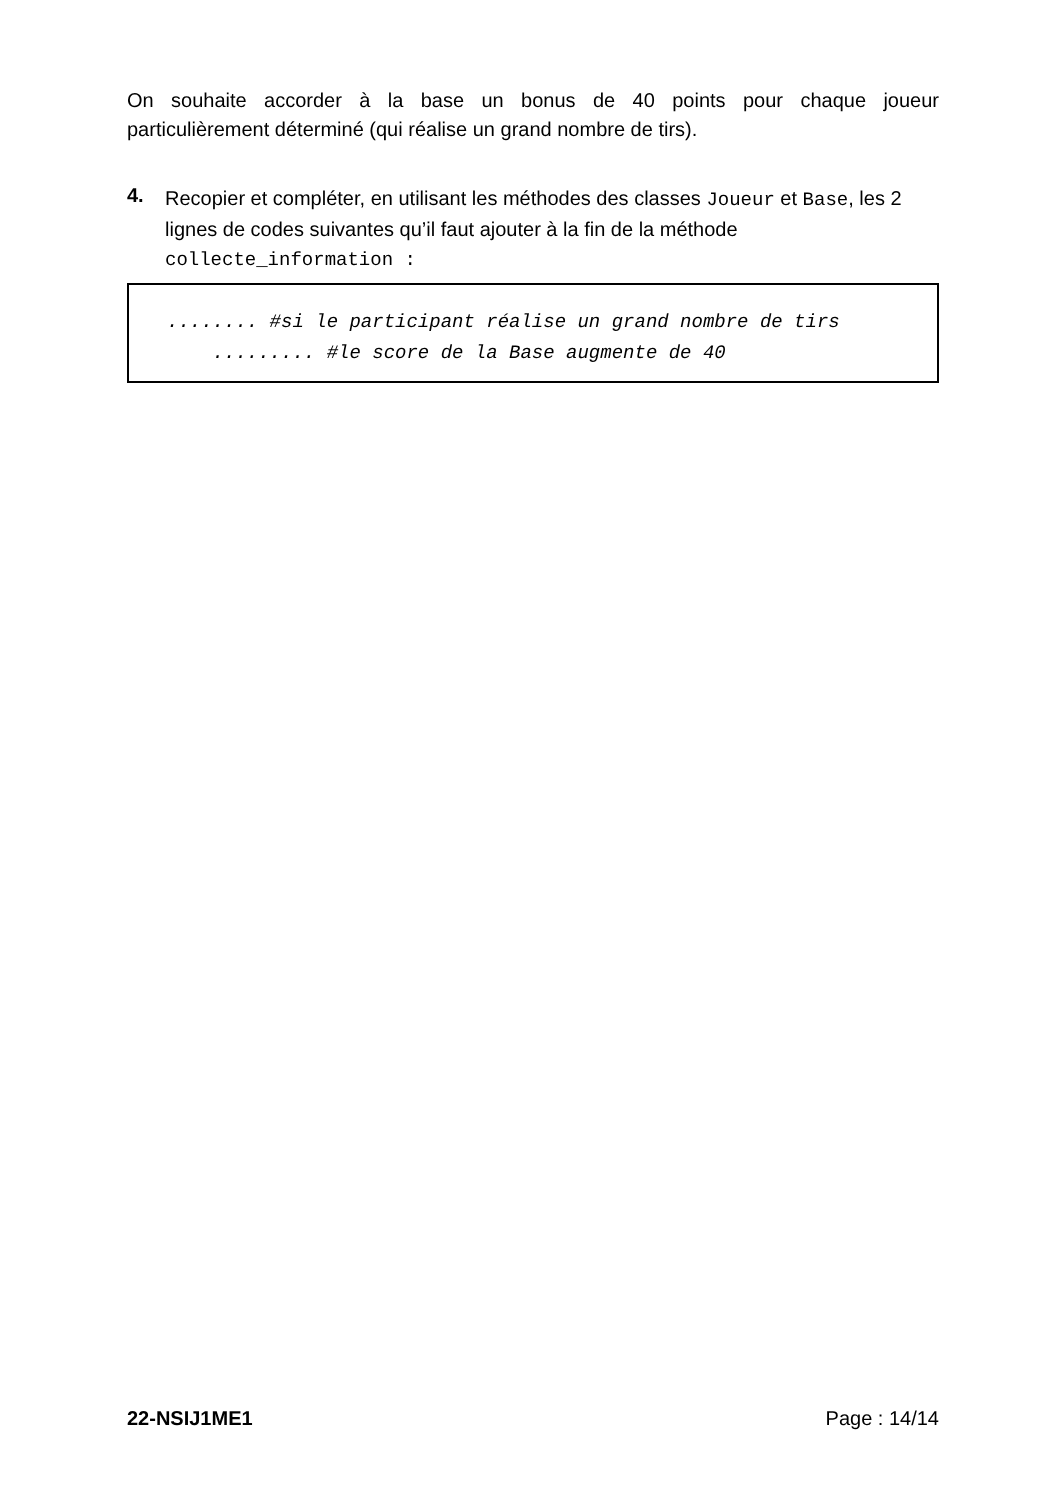On souhaite accorder à la base un bonus de 40 points pour chaque joueur
particulièrement déterminé (qui réalise un grand nombre de tirs).
4.
Recopier et compléter, en utilisant les méthodes des classes Joueur et Base, les 2 lignes de codes suivantes qu’il faut ajouter à la fin de la méthode collecte_information :
........ #si le participant réalise un grand nombre de tirs ......... #le score de la Base augmente de 40
22-NSIJ1ME1 Page : 14/14